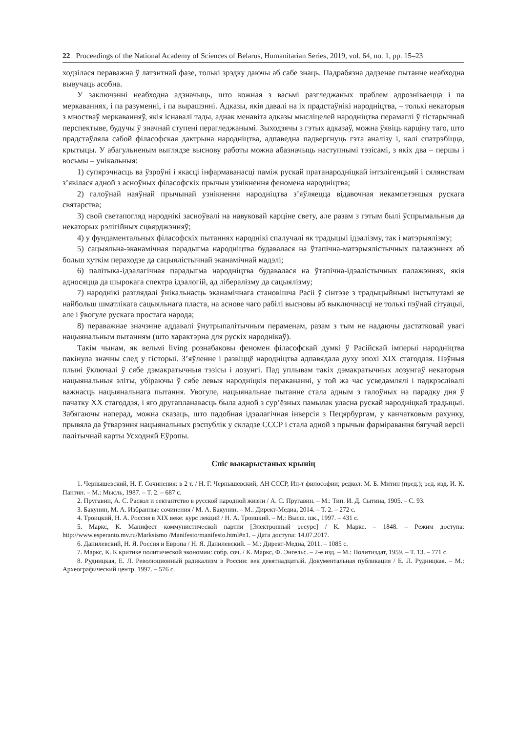22 Proceedings of the National Academy of Sciences of Belarus, Humanitarian Series, 2019, vol. 64, no. 1, pp. 15–23
ходзілася пераважна ў латэнтнай фазе, толькі зрэдку даючы аб сабе знаць. Падрабязна дадзенае пытанне неабходна вывучаць асобна.
У заключэнні неабходна адзначыць, што кожная з васьмі разгледжаных праблем адрозніваецца і па меркаваннях, і па разуменні, і па вырашэнні. Адказы, якія давалі на іх прадстаўнікі народніцтва, – толькі некаторыя з мностваў меркаванняў, якія існавалі тады, аднак менавіта адказы мысліцелей народніцтва перамаглі ў гістарычнай перспектыве, будучы ў значнай ступені пераглeджанымі. Зыходзячы з гэтых адказаў, можна ўявіць карціну таго, што прадстаўляла сабой філасофская дактрына народніцтва, адпаведна падвергнуць гэта аналізу і, калі спатрэбіцца, крытыцы. У абагульненым выглядзе выснову работы можна абазначыць наступнымі тэзісамі, з якіх два – першы і восьмы – унікальныя:
1) супярэчнасць ва ўзроўні і якасці інфармаванасці паміж рускай пратанародніцкай інтэлігенцыяй і сялянствам з’явілася адной з асноўных філасофскіх прычын узнікнення феномена народніцтва;
2) галоўнай наяўнай прычынай узнікнення народніцтва з’яўляецца відавочная некампетэнцыя рускага святарства;
3) свой светапогляд народнікі засноўвалі на навуковай карціне свету, але разам з гэтым былі ўспрымальныя да некаторых рэлігійных сцвярджэнняў;
4) у фундаментальных філасофскіх пытаннях народнікі спалучалі як традыцыі ідэалізму, так і матэрыялізму;
5) сацыяльна-эканамічная парадыгма народніцтва будавалася на ўтапічна-матэрыялістычных палажэннях аб больш хуткім пераходзе да сацыялістычнай эканамічнай мадэлі;
6) палітыка-ідэалагічная парадыгма народніцтва будавалася на ўтапічна-ідэалістычных палажэннях, якія адносяцца да шырокага спектра ідэалогій, ад лібералізму да сацыялізму;
7) народнікі разглядалі ўнікальнасць эканамічнага становішча Расіі ў сінтэзе з традыцыйнымі інстытутамі яе найбольш шматлікага сацыяльнага пласта, на аснове чаго рабілі высновы аб выключнасці не толькі пэўнай сітуацыі, але і ўвогуле рускага простага народа;
8) пераважнае значэнне аддавалі ўнутрыпалітычным пераменам, разам з тым не надаючы дастатковай увагі нацыянальным пытанням (што характэрна для рускіх народнікаў).
Такім чынам, як вельмі living рознабаковы феномен філасофскай думкі ў Расійскай імперыі народніцтва пакінула значны след у гісторыі. З’яўленне і развіццё народніцтва адпавядала духу эпохі XIX стагоддзя. Пэўныя плыні ўключалі ў сябе дэмакратычныя тэзісы і лозунгі. Пад уплывам такіх дэмакратычных лозунгаў некаторыя нацыянальныя эліты, убіраючы ў сябе левыя народніцкія перакананні, у той жа час усведамлялі і падкрэслівалі важнасць нацыянальнага пытання. Увогуле, нацыянальнае пытанне стала адным з галоўных на парадку дня ў пачатку XX стагоддзя, і яго другапланавасць была адной з сур’ёзных памылак уласна рускай народніцкай традыцыі. Забягаючы наперад, можна сказаць, што падобная ідэалагічная інверсія з Пецярбургам, у канчатковым рахунку, прывяла да ўтварэння нацыянальных рэспублік у складзе СССР і стала адной з прычын фарміравання бягучай версіі палітычнай карты Усходняй Еўропы.
Спіс выкарыстаных крыніц
1. Чернышевский, Н. Г. Сочинения: в 2 т. / Н. Г. Чернышевский; АН СССР, Ин-т философии; редкол: М. Б. Митин (пред.); ред. изд. И. К. Пантин. – М.: Мысль, 1987. – Т. 2. – 687 с.
2. Пругавин, А. С. Раскол и сектантство в русской народной жизни / А. С. Пругавин. – М.: Тип. И. Д. Сытина, 1905. – С. 93.
3. Бакунин, М. А. Избранные сочинения / М. А. Бакунин. – М.: Директ-Медиа, 2014. – Т. 2. – 272 с.
4. Троицкий, Н. А. Россия в XIX веке: курс лекций / Н. А. Троицкий. – М.: Высш. шк., 1997. – 431 с.
5. Маркс, К. Манифест коммунистической партии [Электронный ресурс] / К. Маркс. – 1848. – Режим доступа: http://www.esperanto.mv.ru/Marksismo /Manifesto/manifesto.html#n1. – Дата доступа: 14.07.2017.
6. Данилевский, Н. Я. Россия и Европа / Н. Я. Данилевский. – М.: Директ-Медиа, 2011. – 1085 с.
7. Маркс, К. К критике политической экономии: собр. соч. / К. Маркс, Ф. Энгельс. – 2-е изд. – М.: Политиздат, 1959. – Т. 13. – 771 с.
8. Рудницкая, Е. Л. Революционный радикализм в России: век девятнадцатый. Документальная публикация / Е. Л. Рудницкая. – М.: Археографический центр, 1997. – 576 с.